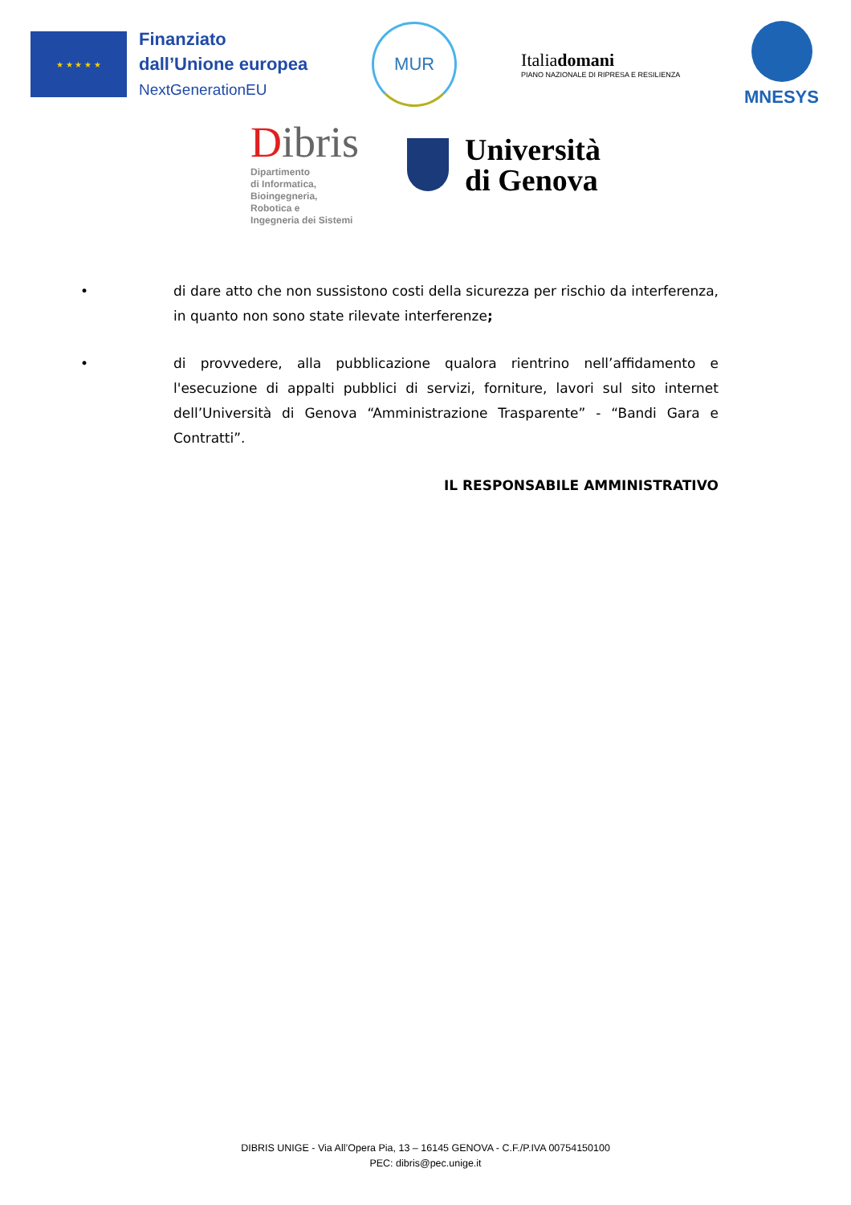★ ★ ★ ★ ★
Finanziato
dall’Unione europea
NextGenerationEU
MUR
Italiadomani
PIANO NAZIONALE DI RIPRESA E RESILIENZA
MNESYS
Dibris
Dipartimento
di Informatica,
Bioingegneria,
Robotica e
Ingegneria dei Sistemi
Università
di Genova
• di dare atto che non sussistono costi della sicurezza per rischio da interferenza, in quanto non sono state rilevate interferenze;
• di provvedere, alla pubblicazione qualora rientrino nell’affidamento e l'esecuzione di appalti pubblici di servizi, forniture, lavori sul sito internet dell’Università di Genova “Amministrazione Trasparente” - “Bandi Gara e Contratti”.
IL RESPONSABILE AMMINISTRATIVO
DIBRIS UNIGE - Via All’Opera Pia, 13 – 16145 GENOVA - C.F./P.IVA 00754150100
PEC: dibris@pec.unige.it